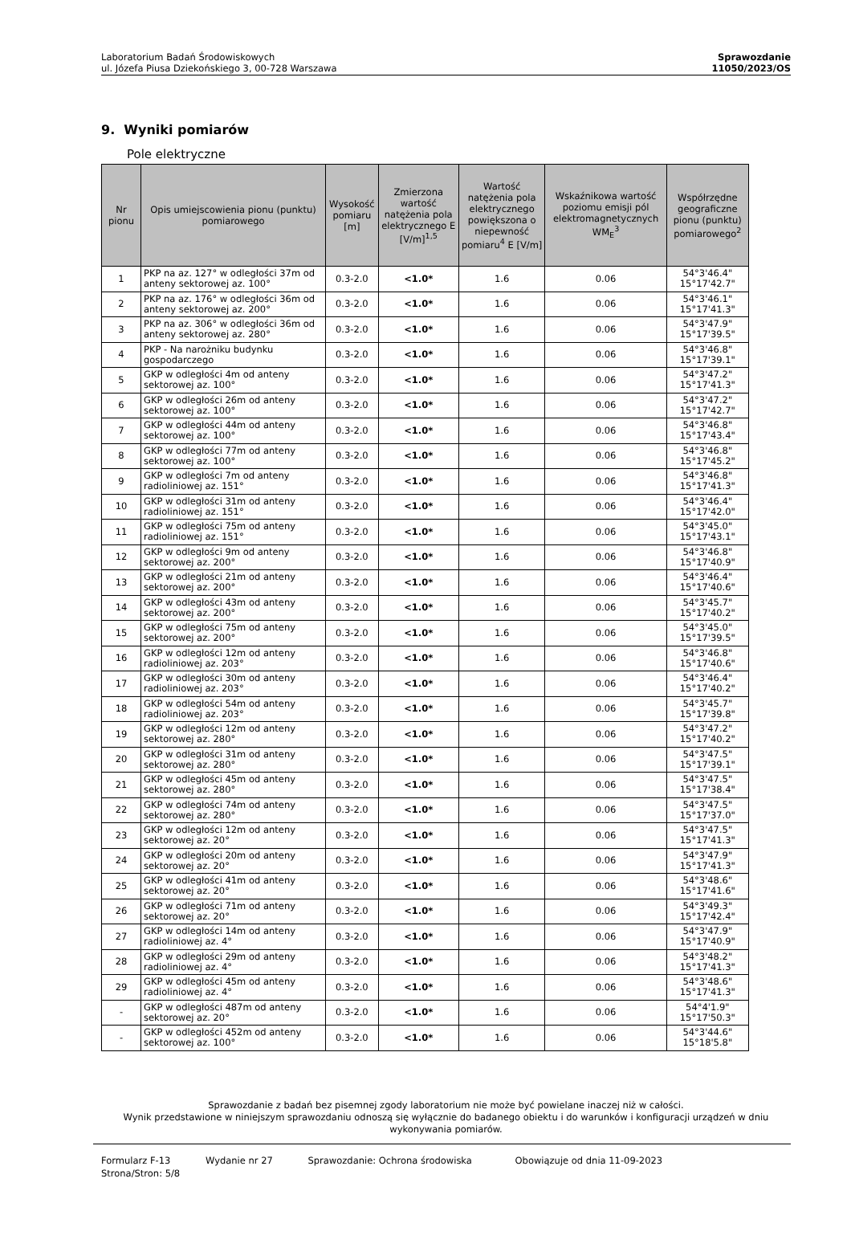Laboratorium Badań Środowiskowych
ul. Józefa Piusa Dziekońskiego 3, 00-728 Warszawa
Sprawozdanie
11050/2023/OS
9. Wyniki pomiarów
Pole elektryczne
| Nr pionu | Opis umiejscowienia pionu (punktu) pomiarowego | Wysokość pomiaru [m] | Zmierzona wartość natężenia pola elektrycznego E [V/m]<sup>1,5</sup> | Wartość natężenia pola elektrycznego powiększona o niepewność pomiaru<sup>4</sup> E [V/m] | Wskaźnikowa wartość poziomu emisji pól elektromagnetycznych WM<sub>E</sub><sup>3</sup> | Współrzędne geograficzne pionu (punktu) pomiarowego<sup>2</sup> |
| --- | --- | --- | --- | --- | --- | --- |
| 1 | PKP na az. 127° w odległości 37m od anteny sektorowej az. 100° | 0.3-2.0 | <1.0* | 1.6 | 0.06 | 54°3'46.4" 15°17'42.7" |
| 2 | PKP na az. 176° w odległości 36m od anteny sektorowej az. 200° | 0.3-2.0 | <1.0* | 1.6 | 0.06 | 54°3'46.1" 15°17'41.3" |
| 3 | PKP na az. 306° w odległości 36m od anteny sektorowej az. 280° | 0.3-2.0 | <1.0* | 1.6 | 0.06 | 54°3'47.9" 15°17'39.5" |
| 4 | PKP - Na narożniku budynku gospodarczego | 0.3-2.0 | <1.0* | 1.6 | 0.06 | 54°3'46.8" 15°17'39.1" |
| 5 | GKP w odległości 4m od anteny sektorowej az. 100° | 0.3-2.0 | <1.0* | 1.6 | 0.06 | 54°3'47.2" 15°17'41.3" |
| 6 | GKP w odległości 26m od anteny sektorowej az. 100° | 0.3-2.0 | <1.0* | 1.6 | 0.06 | 54°3'47.2" 15°17'42.7" |
| 7 | GKP w odległości 44m od anteny sektorowej az. 100° | 0.3-2.0 | <1.0* | 1.6 | 0.06 | 54°3'46.8" 15°17'43.4" |
| 8 | GKP w odległości 77m od anteny sektorowej az. 100° | 0.3-2.0 | <1.0* | 1.6 | 0.06 | 54°3'46.8" 15°17'45.2" |
| 9 | GKP w odległości 7m od anteny radioliniowej az. 151° | 0.3-2.0 | <1.0* | 1.6 | 0.06 | 54°3'46.8" 15°17'41.3" |
| 10 | GKP w odległości 31m od anteny radioliniowej az. 151° | 0.3-2.0 | <1.0* | 1.6 | 0.06 | 54°3'46.4" 15°17'42.0" |
| 11 | GKP w odległości 75m od anteny radioliniowej az. 151° | 0.3-2.0 | <1.0* | 1.6 | 0.06 | 54°3'45.0" 15°17'43.1" |
| 12 | GKP w odległości 9m od anteny sektorowej az. 200° | 0.3-2.0 | <1.0* | 1.6 | 0.06 | 54°3'46.8" 15°17'40.9" |
| 13 | GKP w odległości 21m od anteny sektorowej az. 200° | 0.3-2.0 | <1.0* | 1.6 | 0.06 | 54°3'46.4" 15°17'40.6" |
| 14 | GKP w odległości 43m od anteny sektorowej az. 200° | 0.3-2.0 | <1.0* | 1.6 | 0.06 | 54°3'45.7" 15°17'40.2" |
| 15 | GKP w odległości 75m od anteny sektorowej az. 200° | 0.3-2.0 | <1.0* | 1.6 | 0.06 | 54°3'45.0" 15°17'39.5" |
| 16 | GKP w odległości 12m od anteny radioliniowej az. 203° | 0.3-2.0 | <1.0* | 1.6 | 0.06 | 54°3'46.8" 15°17'40.6" |
| 17 | GKP w odległości 30m od anteny radioliniowej az. 203° | 0.3-2.0 | <1.0* | 1.6 | 0.06 | 54°3'46.4" 15°17'40.2" |
| 18 | GKP w odległości 54m od anteny radioliniowej az. 203° | 0.3-2.0 | <1.0* | 1.6 | 0.06 | 54°3'45.7" 15°17'39.8" |
| 19 | GKP w odległości 12m od anteny sektorowej az. 280° | 0.3-2.0 | <1.0* | 1.6 | 0.06 | 54°3'47.2" 15°17'40.2" |
| 20 | GKP w odległości 31m od anteny sektorowej az. 280° | 0.3-2.0 | <1.0* | 1.6 | 0.06 | 54°3'47.5" 15°17'39.1" |
| 21 | GKP w odległości 45m od anteny sektorowej az. 280° | 0.3-2.0 | <1.0* | 1.6 | 0.06 | 54°3'47.5" 15°17'38.4" |
| 22 | GKP w odległości 74m od anteny sektorowej az. 280° | 0.3-2.0 | <1.0* | 1.6 | 0.06 | 54°3'47.5" 15°17'37.0" |
| 23 | GKP w odległości 12m od anteny sektorowej az. 20° | 0.3-2.0 | <1.0* | 1.6 | 0.06 | 54°3'47.5" 15°17'41.3" |
| 24 | GKP w odległości 20m od anteny sektorowej az. 20° | 0.3-2.0 | <1.0* | 1.6 | 0.06 | 54°3'47.9" 15°17'41.3" |
| 25 | GKP w odległości 41m od anteny sektorowej az. 20° | 0.3-2.0 | <1.0* | 1.6 | 0.06 | 54°3'48.6" 15°17'41.6" |
| 26 | GKP w odległości 71m od anteny sektorowej az. 20° | 0.3-2.0 | <1.0* | 1.6 | 0.06 | 54°3'49.3" 15°17'42.4" |
| 27 | GKP w odległości 14m od anteny radioliniowej az. 4° | 0.3-2.0 | <1.0* | 1.6 | 0.06 | 54°3'47.9" 15°17'40.9" |
| 28 | GKP w odległości 29m od anteny radioliniowej az. 4° | 0.3-2.0 | <1.0* | 1.6 | 0.06 | 54°3'48.2" 15°17'41.3" |
| 29 | GKP w odległości 45m od anteny radioliniowej az. 4° | 0.3-2.0 | <1.0* | 1.6 | 0.06 | 54°3'48.6" 15°17'41.3" |
| - | GKP w odległości 487m od anteny sektorowej az. 20° | 0.3-2.0 | <1.0* | 1.6 | 0.06 | 54°4'1.9" 15°17'50.3" |
| - | GKP w odległości 452m od anteny sektorowej az. 100° | 0.3-2.0 | <1.0* | 1.6 | 0.06 | 54°3'44.6" 15°18'5.8" |
Sprawozdanie z badań bez pisemnej zgody laboratorium nie może być powielane inaczej niż w całości.
Wynik przedstawione w niniejszym sprawozdaniu odnoszą się wyłącznie do badanego obiektu i do warunków i konfiguracji urządzeń w dniu wykonywania pomiarów.
Formularz F-13 Wydanie nr 27 Sprawozdanie: Ochrona środowiska Obowiązuje od dnia 11-09-2023
Strona/Stron: 5/8